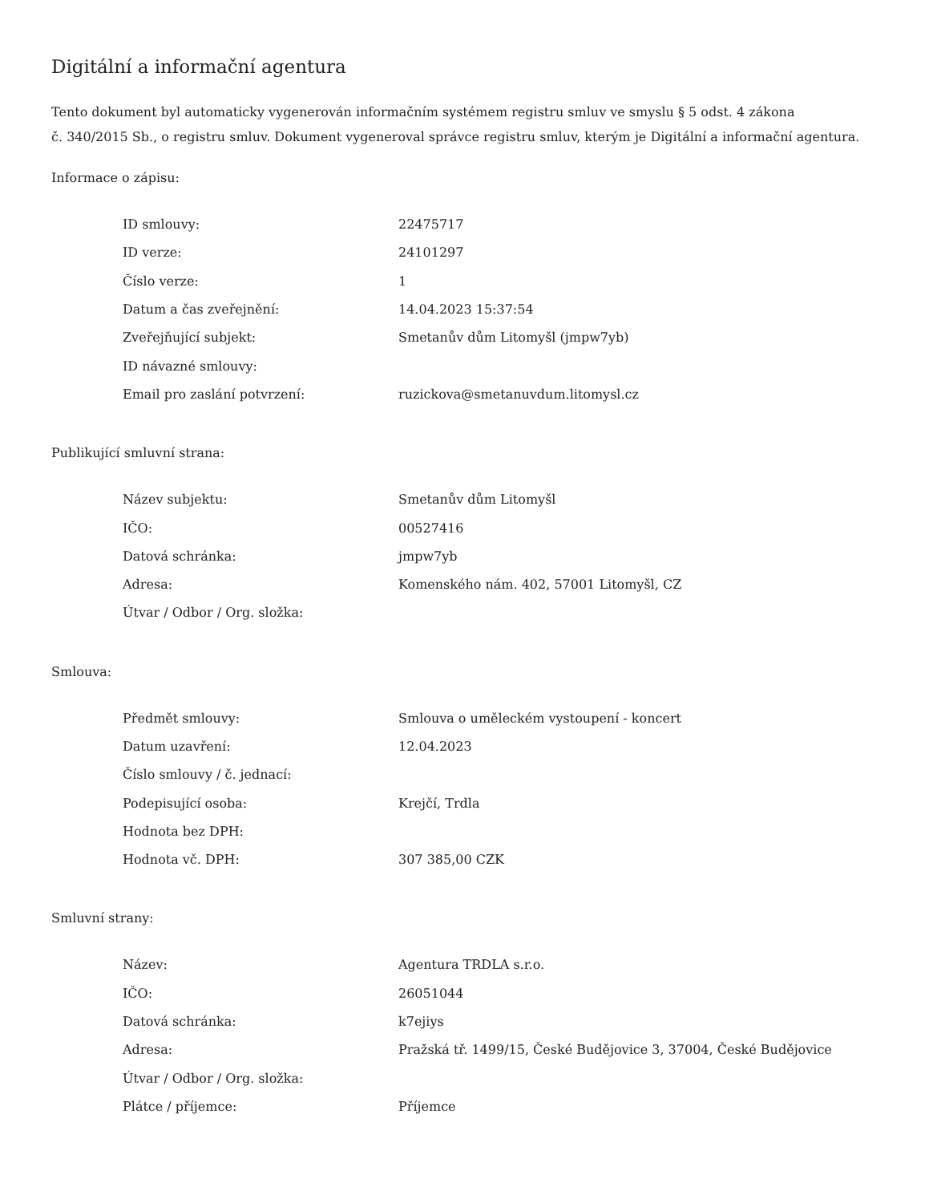Digitální a informační agentura
Tento dokument byl automaticky vygenerován informačním systémem registru smluv ve smyslu § 5 odst. 4 zákona
č. 340/2015 Sb., o registru smluv. Dokument vygeneroval správce registru smluv, kterým je Digitální a informační agentura.
Informace o zápisu:
| ID smlouvy: | 22475717 |
| ID verze: | 24101297 |
| Číslo verze: | 1 |
| Datum a čas zveřejnění: | 14.04.2023 15:37:54 |
| Zveřejňující subjekt: | Smetanův dům Litomyšl (jmpw7yb) |
| ID návazné smlouvy: | |
| Email pro zaslání potvrzení: | ruzickova@smetanuvdum.litomysl.cz |
Publikující smluvní strana:
| Název subjektu: | Smetanův dům Litomyšl |
| IČO: | 00527416 |
| Datová schránka: | jmpw7yb |
| Adresa: | Komenského nám. 402, 57001 Litomyšl, CZ |
| Útvar / Odbor / Org. složka: | |
Smlouva:
| Předmět smlouvy: | Smlouva o uměleckém vystoupení - koncert |
| Datum uzavření: | 12.04.2023 |
| Číslo smlouvy / č. jednací: | |
| Podepisující osoba: | Krejčí, Trdla |
| Hodnota bez DPH: | |
| Hodnota vč. DPH: | 307 385,00 CZK |
Smluvní strany:
| Název: | Agentura TRDLA s.r.o. |
| IČO: | 26051044 |
| Datová schránka: | k7ejiys |
| Adresa: | Pražská tř. 1499/15, České Budějovice 3, 37004, České Budějovice |
| Útvar / Odbor / Org. složka: | |
| Plátce / příjemce: | Příjemce |